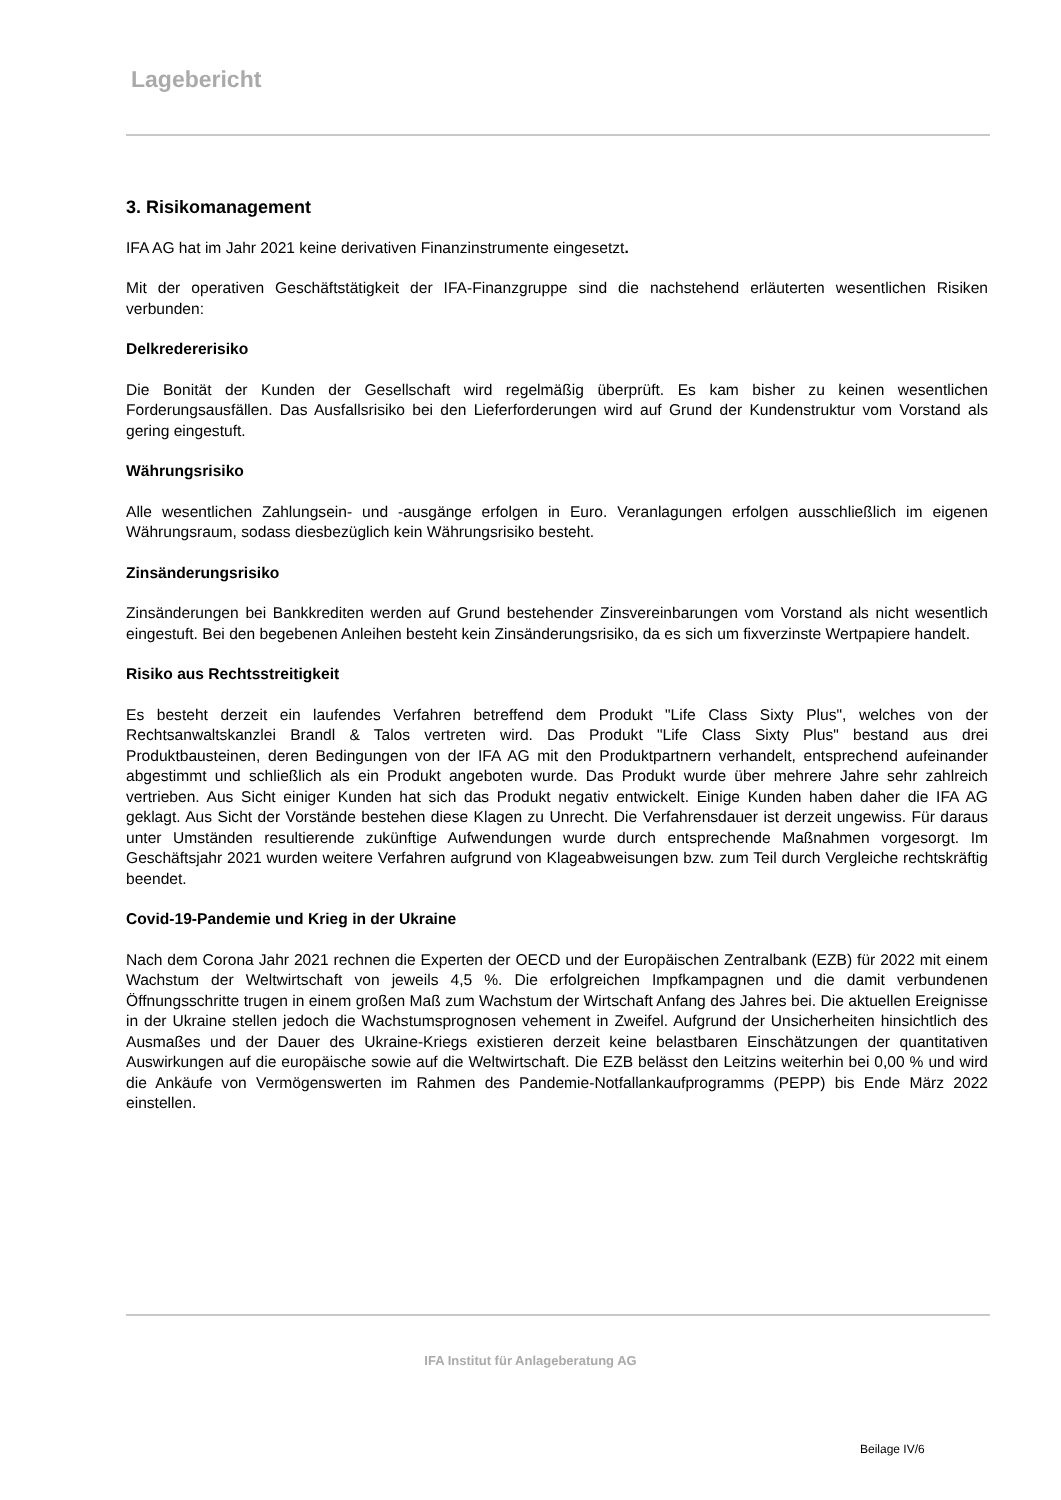Lagebericht
3. Risikomanagement
IFA AG hat im Jahr 2021 keine derivativen Finanzinstrumente eingesetzt.
Mit der operativen Geschäftstätigkeit der IFA-Finanzgruppe sind die nachstehend erläuterten wesentlichen Risiken verbunden:
Delkredererisiko
Die Bonität der Kunden der Gesellschaft wird regelmäßig überprüft. Es kam bisher zu keinen wesentlichen Forderungsausfällen. Das Ausfallsrisiko bei den Lieferforderungen wird auf Grund der Kundenstruktur vom Vorstand als gering eingestuft.
Währungsrisiko
Alle wesentlichen Zahlungsein- und -ausgänge erfolgen in Euro. Veranlagungen erfolgen ausschließlich im eigenen Währungsraum, sodass diesbezüglich kein Währungsrisiko besteht.
Zinsänderungsrisiko
Zinsänderungen bei Bankkrediten werden auf Grund bestehender Zinsvereinbarungen vom Vorstand als nicht wesentlich eingestuft. Bei den begebenen Anleihen besteht kein Zinsänderungsrisiko, da es sich um fixverzinste Wertpapiere handelt.
Risiko aus Rechtsstreitigkeit
Es besteht derzeit ein laufendes Verfahren betreffend dem Produkt "Life Class Sixty Plus", welches von der Rechtsanwaltskanzlei Brandl & Talos vertreten wird. Das Produkt "Life Class Sixty Plus" bestand aus drei Produktbausteinen, deren Bedingungen von der IFA AG mit den Produktpartnern verhandelt, entsprechend aufeinander abgestimmt und schließlich als ein Produkt angeboten wurde. Das Produkt wurde über mehrere Jahre sehr zahlreich vertrieben. Aus Sicht einiger Kunden hat sich das Produkt negativ entwickelt. Einige Kunden haben daher die IFA AG geklagt. Aus Sicht der Vorstände bestehen diese Klagen zu Unrecht. Die Verfahrensdauer ist derzeit ungewiss. Für daraus unter Umständen resultierende zukünftige Aufwendungen wurde durch entsprechende Maßnahmen vorgesorgt. Im Geschäftsjahr 2021 wurden weitere Verfahren aufgrund von Klageabweisungen bzw. zum Teil durch Vergleiche rechtskräftig beendet.
Covid-19-Pandemie und Krieg in der Ukraine
Nach dem Corona Jahr 2021 rechnen die Experten der OECD und der Europäischen Zentralbank (EZB) für 2022 mit einem Wachstum der Weltwirtschaft von jeweils 4,5 %. Die erfolgreichen Impfkampagnen und die damit verbundenen Öffnungsschritte trugen in einem großen Maß zum Wachstum der Wirtschaft Anfang des Jahres bei. Die aktuellen Ereignisse in der Ukraine stellen jedoch die Wachstumsprognosen vehement in Zweifel. Aufgrund der Unsicherheiten hinsichtlich des Ausmaßes und der Dauer des Ukraine-Kriegs existieren derzeit keine belastbaren Einschätzungen der quantitativen Auswirkungen auf die europäische sowie auf die Weltwirtschaft. Die EZB belässt den Leitzins weiterhin bei 0,00 % und wird die Ankäufe von Vermögenswerten im Rahmen des Pandemie-Notfallankaufprogramms (PEPP) bis Ende März 2022 einstellen.
IFA Institut für Anlageberatung AG
Beilage IV/6